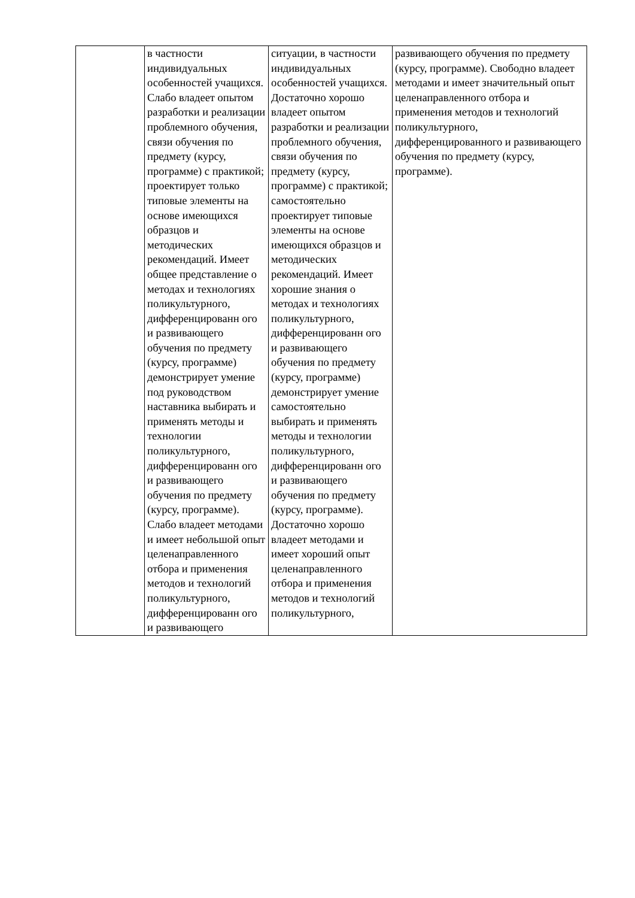| | в частности индивидуальных особенностей учащихся. Слабо владеет опытом разработки и реализации проблемного обучения, связи обучения по предмету (курсу, программе) с практикой; проектирует только типовые элементы на основе имеющихся образцов и методических рекомендаций. Имеет общее представление о методах и технологиях поликультурного, дифференцированн ого и развивающего обучения по предмету (курсу, программе) демонстрирует умение под руководством наставника выбирать и применять методы и технологии поликультурного, дифференцированн ого и развивающего обучения по предмету (курсу, программе). Слабо владеет методами и имеет небольшой опыт целенаправленного отбора и применения методов и технологий поликультурного, дифференцированн ого и развивающего | ситуации, в частности индивидуальных особенностей учащихся. Достаточно хорошо владеет опытом разработки и реализации проблемного обучения, связи обучения по предмету (курсу, программе) с практикой; самостоятельно проектирует типовые элементы на основе имеющихся образцов и методических рекомендаций. Имеет хорошие знания о методах и технологиях поликультурного, дифференцированн ого и развивающего обучения по предмету (курсу, программе) демонстрирует умение самостоятельно выбирать и применять методы и технологии поликультурного, дифференцированн ого и развивающего обучения по предмету (курсу, программе). Достаточно хорошо владеет методами и имеет хороший опыт целенаправленного отбора и применения методов и технологий поликультурного, | развивающего обучения по предмету (курсу, программе). Свободно владеет методами и имеет значительный опыт целенаправленного отбора и применения методов и технологий поликультурного, дифференцированного и развивающего обучения по предмету (курсу, программе). |